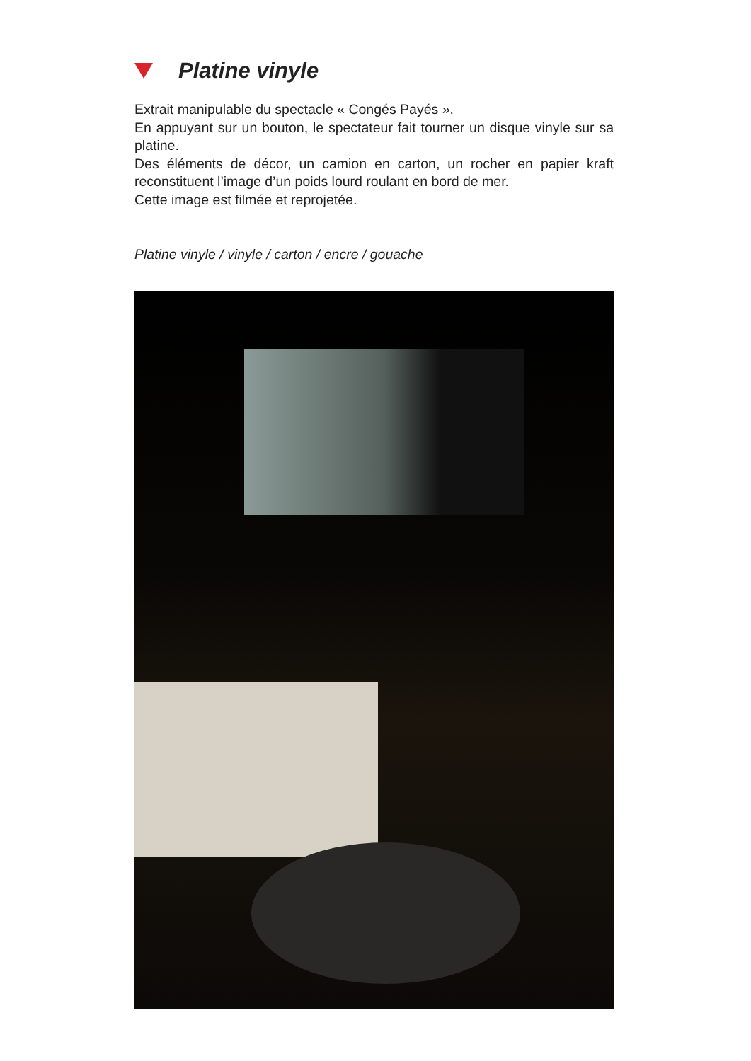Platine vinyle
Extrait manipulable du spectacle « Congés Payés ».
En appuyant sur un bouton, le spectateur fait tourner un disque vinyle sur sa platine.
Des éléments de décor, un camion en carton, un rocher en papier kraft reconstituent l’image d’un poids lourd roulant en bord de mer.
Cette image est filmée et reprojetée.
Platine vinyle / vinyle / carton / encre / gouache